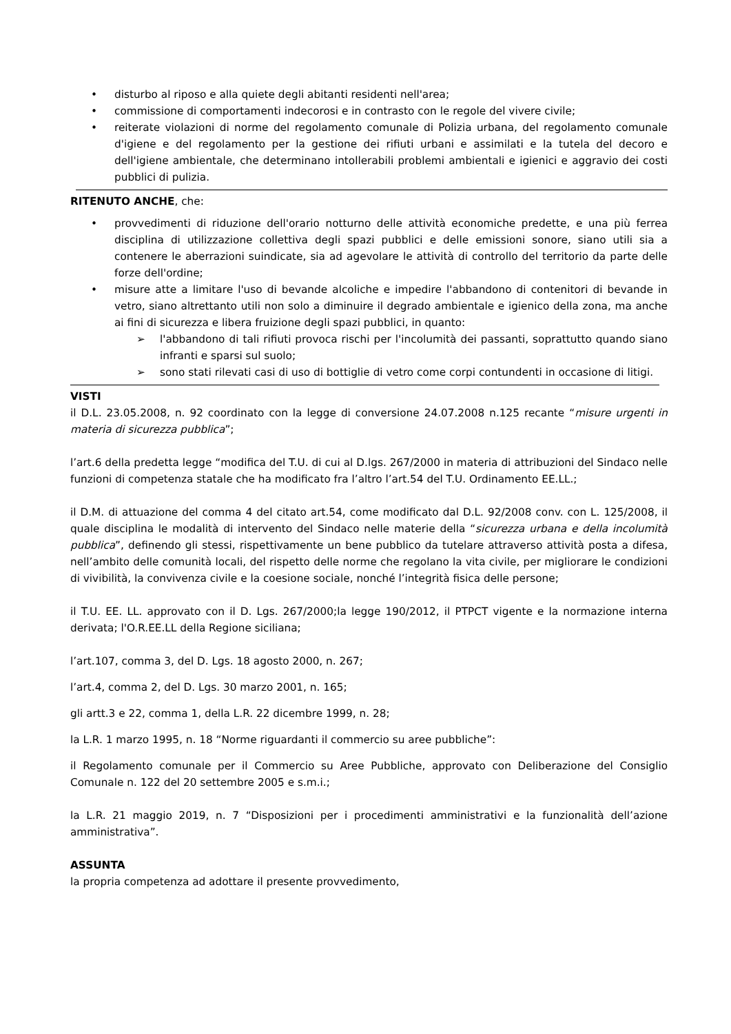• disturbo al riposo e alla quiete degli abitanti residenti nell'area;
• commissione di comportamenti indecorosi e in contrasto con le regole del vivere civile;
• reiterate violazioni di norme del regolamento comunale di Polizia urbana, del regolamento comunale d'igiene e del regolamento per la gestione dei rifiuti urbani e assimilati e la tutela del decoro e dell'igiene ambientale, che determinano intollerabili problemi ambientali e igienici e aggravio dei costi pubblici di pulizia.
RITENUTO ANCHE, che:
• provvedimenti di riduzione dell'orario notturno delle attività economiche predette, e una più ferrea disciplina di utilizzazione collettiva degli spazi pubblici e delle emissioni sonore, siano utili sia a contenere le aberrazioni suindicate, sia ad agevolare le attività di controllo del territorio da parte delle forze dell'ordine;
• misure atte a limitare l'uso di bevande alcoliche e impedire l'abbandono di contenitori di bevande in vetro, siano altrettanto utili non solo a diminuire il degrado ambientale e igienico della zona, ma anche ai fini di sicurezza e libera fruizione degli spazi pubblici, in quanto:
➢ l'abbandono di tali rifiuti provoca rischi per l'incolumità dei passanti, soprattutto quando siano infranti e sparsi sul suolo;
➢ sono stati rilevati casi di uso di bottiglie di vetro come corpi contundenti in occasione di litigi.
VISTI
il D.L. 23.05.2008, n. 92 coordinato con la legge di conversione 24.07.2008 n.125 recante “misure urgenti in materia di sicurezza pubblica”;
l’art.6 della predetta legge “modifica del T.U. di cui al D.lgs. 267/2000 in materia di attribuzioni del Sindaco nelle funzioni di competenza statale che ha modificato fra l’altro l’art.54 del T.U. Ordinamento EE.LL.;
il D.M. di attuazione del comma 4 del citato art.54, come modificato dal D.L. 92/2008 conv. con L. 125/2008, il quale disciplina le modalità di intervento del Sindaco nelle materie della “sicurezza urbana e della incolumità pubblica”, definendo gli stessi, rispettivamente un bene pubblico da tutelare attraverso attività posta a difesa, nell’ambito delle comunità locali, del rispetto delle norme che regolano la vita civile, per migliorare le condizioni di vivibilità, la convivenza civile e la coesione sociale, nonché l’integrità fisica delle persone;
il T.U. EE. LL. approvato con il D. Lgs. 267/2000;la legge 190/2012, il PTPCT vigente e la normazione interna derivata; l'O.R.EE.LL della Regione siciliana;
l’art.107, comma 3, del D. Lgs. 18 agosto 2000, n. 267;
l’art.4, comma 2, del D. Lgs. 30 marzo 2001, n. 165;
gli artt.3 e 22, comma 1, della L.R. 22 dicembre 1999, n. 28;
la L.R. 1 marzo 1995, n. 18 “Norme riguardanti il commercio su aree pubbliche”:
il Regolamento comunale per il Commercio su Aree Pubbliche, approvato con Deliberazione del Consiglio Comunale n. 122 del 20 settembre 2005 e s.m.i.;
la L.R. 21 maggio 2019, n. 7 “Disposizioni per i procedimenti amministrativi e la funzionalità dell’azione amministrativa”.
ASSUNTA
la propria competenza ad adottare il presente provvedimento,